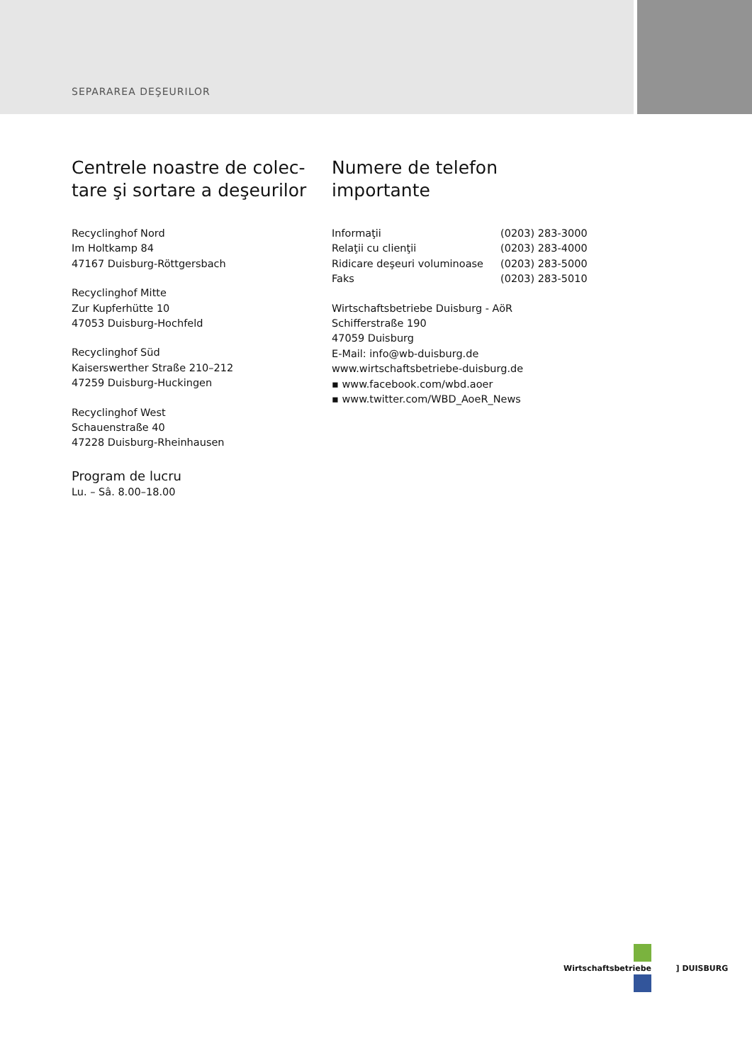SEPARAREA DEŞEURILOR
Centrele noastre de colec-
tare şi sortare a deşeurilor
Recyclinghof Nord
Im Holtkamp 84
47167 Duisburg-Röttgersbach
Recyclinghof Mitte
Zur Kupferhütte 10
47053 Duisburg-Hochfeld
Recyclinghof Süd
Kaiserswerther Straße 210–212
47259 Duisburg-Huckingen
Recyclinghof West
Schauenstraße 40
47228 Duisburg-Rheinhausen
Program de lucru
Lu. – Sâ. 8.00–18.00
Numere de telefon
importante
| Informaţii | (0203) 283-3000 |
| Relaţii cu clienţii | (0203) 283-4000 |
| Ridicare deşeuri voluminoase | (0203) 283-5000 |
| Faks | (0203) 283-5010 |
Wirtschaftsbetriebe Duisburg - AöR
Schifferstraße 190
47059 Duisburg
E-Mail: info@wb-duisburg.de
www.wirtschaftsbetriebe-duisburg.de
▪ www.facebook.com/wbd.aoer
▪ www.twitter.com/WBD_AoeR_News
Wirtschaftsbetriebe ] DUISBURG